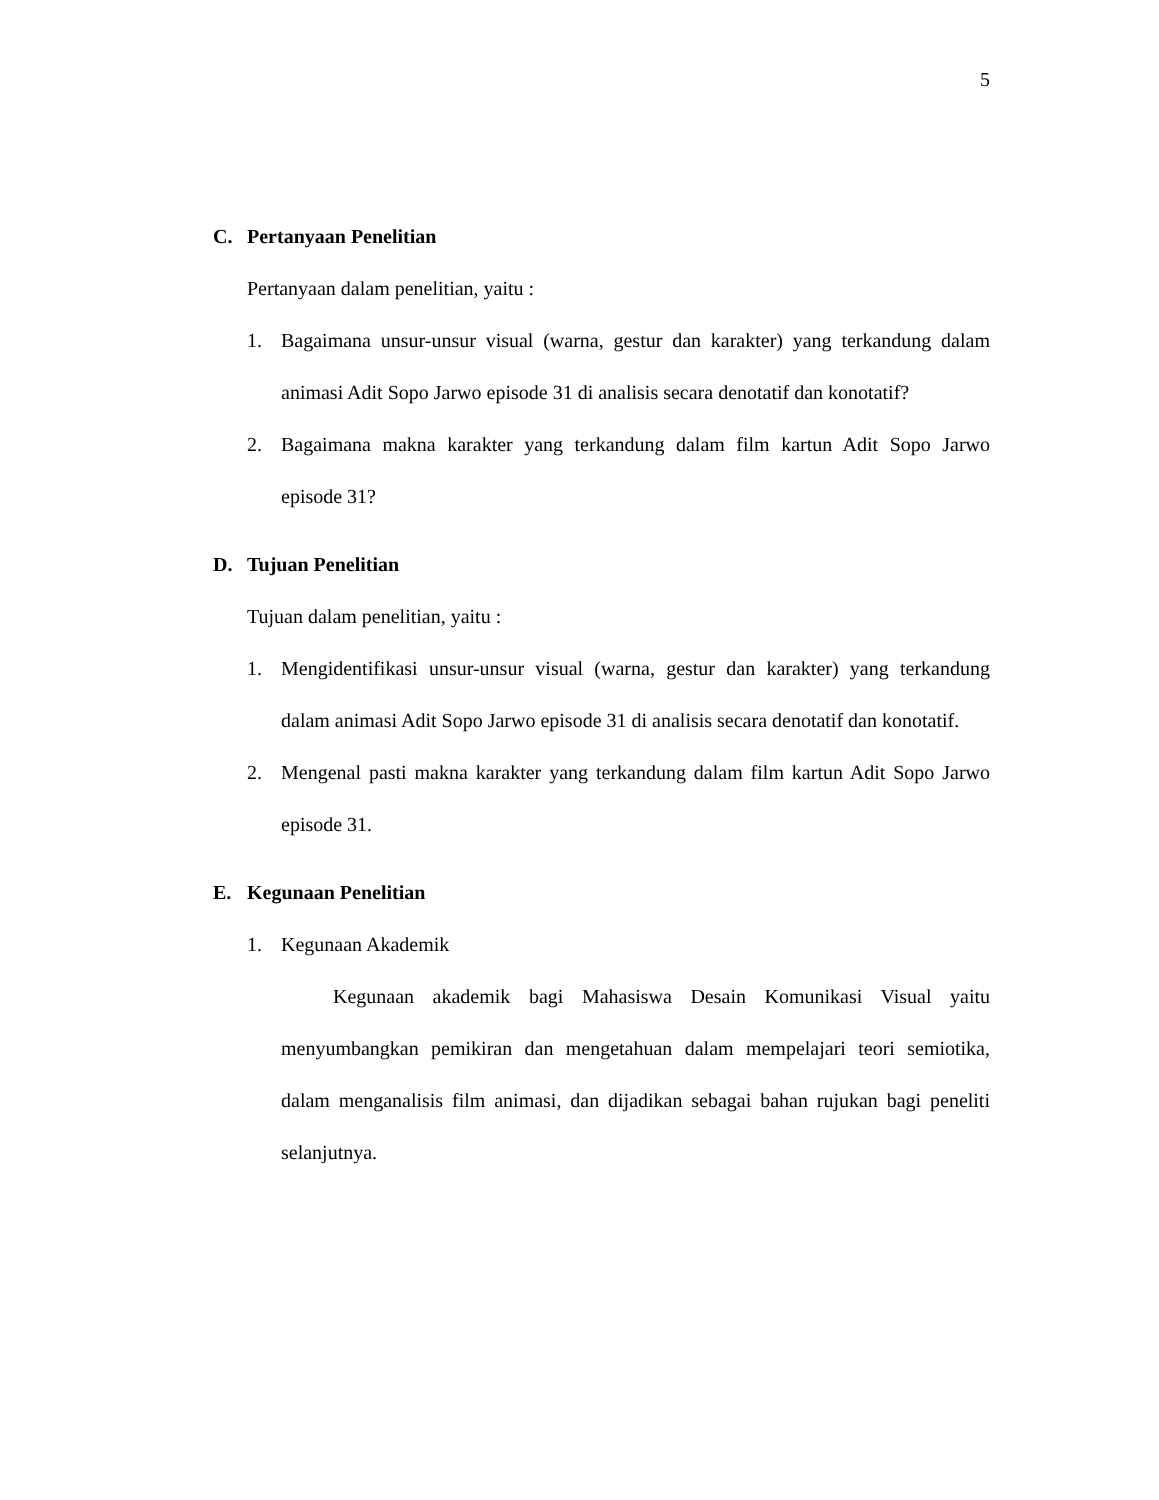5
C. Pertanyaan Penelitian
Pertanyaan dalam penelitian, yaitu :
1. Bagaimana unsur-unsur visual (warna, gestur dan karakter) yang terkandung dalam animasi Adit Sopo Jarwo episode 31 di analisis secara denotatif dan konotatif?
2. Bagaimana makna karakter yang terkandung dalam film kartun Adit Sopo Jarwo episode 31?
D. Tujuan Penelitian
Tujuan dalam penelitian, yaitu :
1. Mengidentifikasi unsur-unsur visual (warna, gestur dan karakter) yang terkandung dalam animasi Adit Sopo Jarwo episode 31 di analisis secara denotatif dan konotatif.
2. Mengenal pasti makna karakter yang terkandung dalam film kartun Adit Sopo Jarwo episode 31.
E. Kegunaan Penelitian
1. Kegunaan Akademik
Kegunaan akademik bagi Mahasiswa Desain Komunikasi Visual yaitu menyumbangkan pemikiran dan mengetahuan dalam mempelajari teori semiotika, dalam menganalisis film animasi, dan dijadikan sebagai bahan rujukan bagi peneliti selanjutnya.